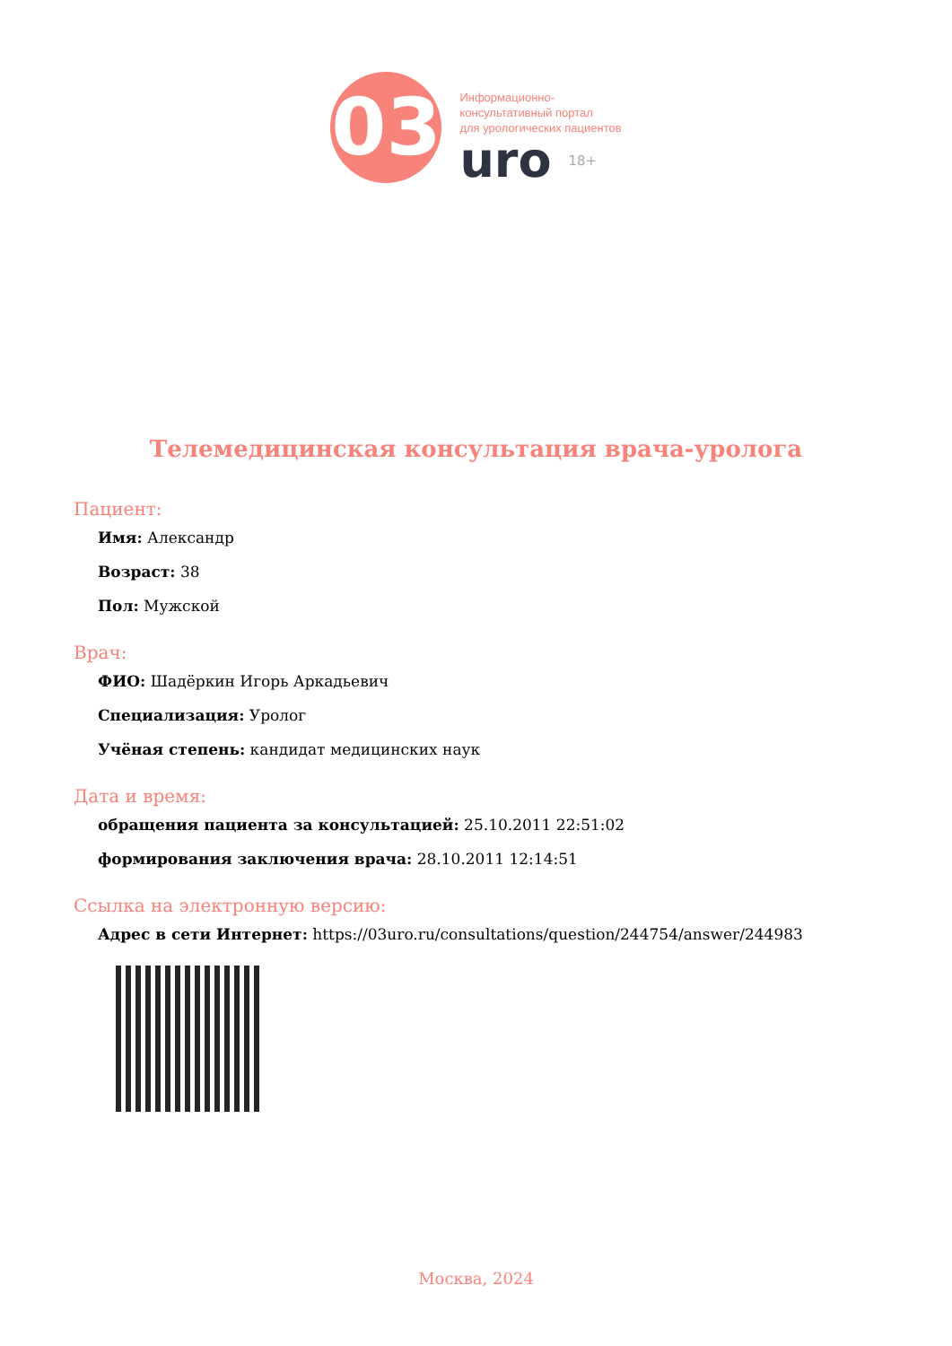03
Информационно-
консультативный портал
для урологических пациентов
uro 18+
Телемедицинская консультация врача-уролога
Пациент:
Имя: Александр
Возраст: 38
Пол: Мужской
Врач:
ФИО: Шадёркин Игорь Аркадьевич
Специализация: Уролог
Учёная степень: кандидат медицинских наук
Дата и время:
обращения пациента за консультацией: 25.10.2011 22:51:02
формирования заключения врача: 28.10.2011 12:14:51
Ссылка на электронную версию:
Адрес в сети Интернет: https://03uro.ru/consultations/question/244754/answer/244983
Москва, 2024